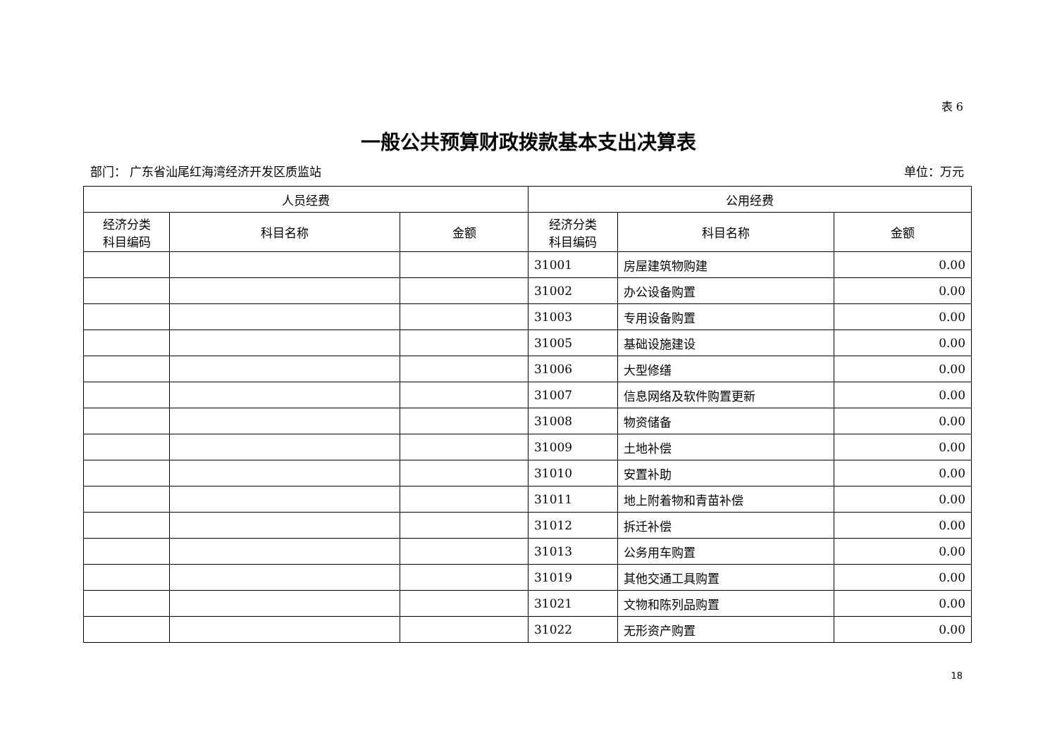表 6
一般公共预算财政拨款基本支出决算表
部门： 广东省汕尾红海湾经济开发区质监站 单位：万元
| 人员经费 | | | 公用经费 | | |
| --- | --- | --- | --- | --- | --- |
| 经济分类 科目编码 | 科目名称 | 金额 | 经济分类 科目编码 | 科目名称 | 金额 |
| | | | 31001 | 房屋建筑物购建 | 0.00 |
| | | | 31002 | 办公设备购置 | 0.00 |
| | | | 31003 | 专用设备购置 | 0.00 |
| | | | 31005 | 基础设施建设 | 0.00 |
| | | | 31006 | 大型修缮 | 0.00 |
| | | | 31007 | 信息网络及软件购置更新 | 0.00 |
| | | | 31008 | 物资储备 | 0.00 |
| | | | 31009 | 土地补偿 | 0.00 |
| | | | 31010 | 安置补助 | 0.00 |
| | | | 31011 | 地上附着物和青苗补偿 | 0.00 |
| | | | 31012 | 拆迁补偿 | 0.00 |
| | | | 31013 | 公务用车购置 | 0.00 |
| | | | 31019 | 其他交通工具购置 | 0.00 |
| | | | 31021 | 文物和陈列品购置 | 0.00 |
| | | | 31022 | 无形资产购置 | 0.00 |
18